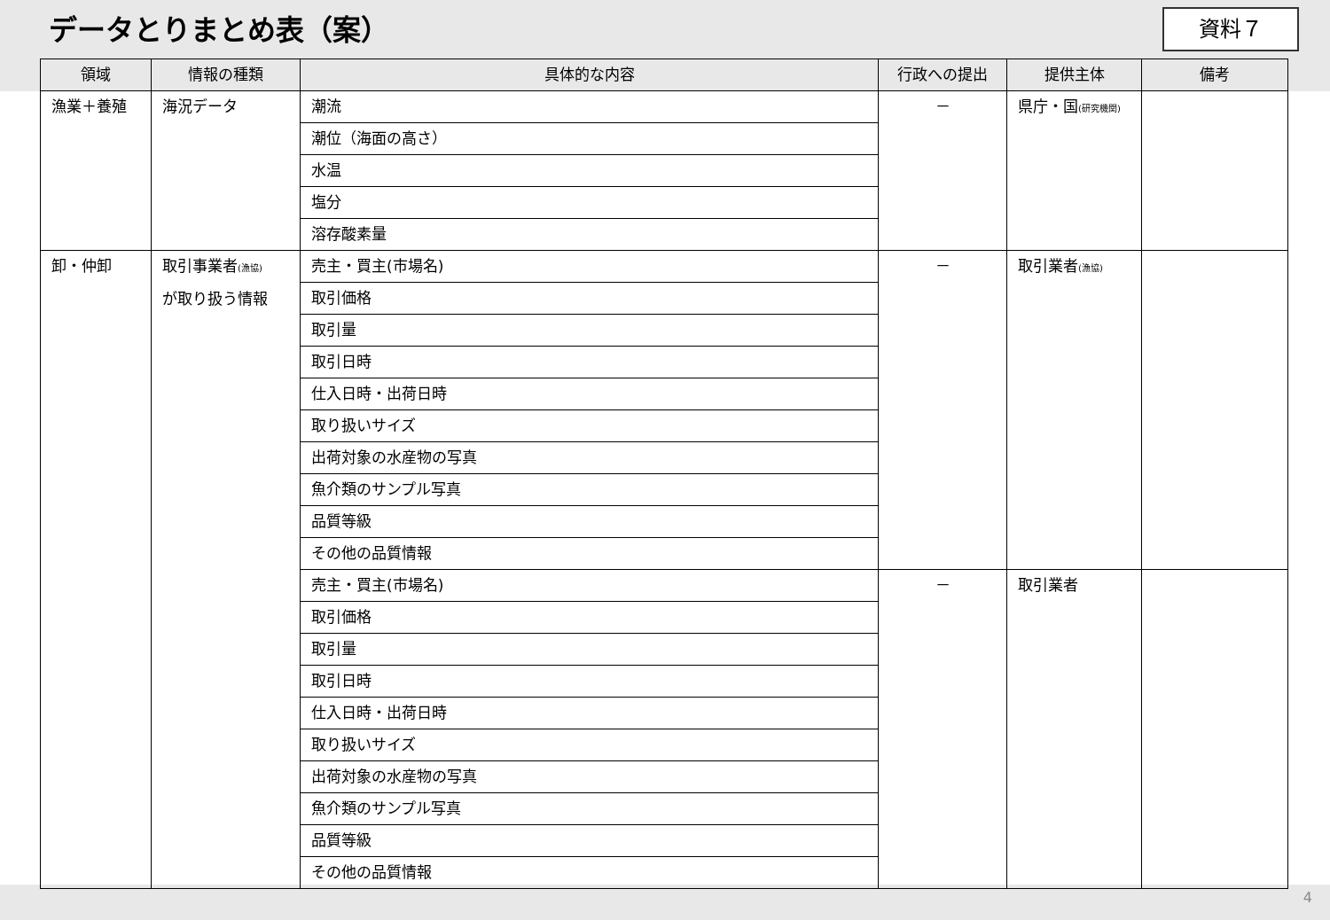データとりまとめ表（案）
資料７
| 領域 | 情報の種類 | 具体的な内容 | 行政への提出 | 提供主体 | 備考 |
| --- | --- | --- | --- | --- | --- |
| 漁業＋養殖 | 海況データ | 潮流 | － | 県庁・国 (研究機関) | |
| | | 潮位（海面の高さ） | | | |
| | | 水温 | | | |
| | | 塩分 | | | |
| | | 溶存酸素量 | | | |
| 卸・仲卸 | 取引事業者 (漁協) が取り扱う情報 | 売主・買主(市場名) | － | 取引業者 (漁協) | |
| | | 取引価格 | | | |
| | | 取引量 | | | |
| | | 取引日時 | | | |
| | | 仕入日時・出荷日時 | | | |
| | | 取り扱いサイズ | | | |
| | | 出荷対象の水産物の写真 | | | |
| | | 魚介類のサンプル写真 | | | |
| | | 品質等級 | | | |
| | | その他の品質情報 | | | |
| | | 売主・買主(市場名) | － | 取引業者 | |
| | | 取引価格 | | | |
| | | 取引量 | | | |
| | | 取引日時 | | | |
| | | 仕入日時・出荷日時 | | | |
| | | 取り扱いサイズ | | | |
| | | 出荷対象の水産物の写真 | | | |
| | | 魚介類のサンプル写真 | | | |
| | | 品質等級 | | | |
| | | その他の品質情報 | | | |
4